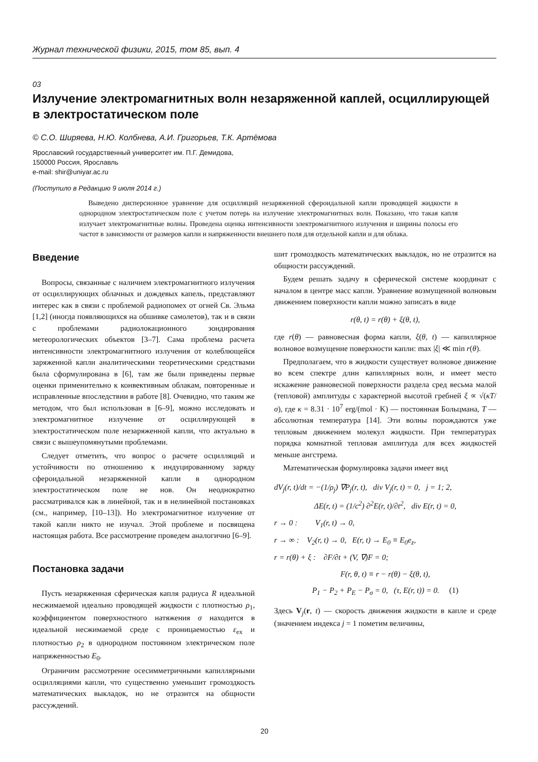Журнал технической физики, 2015, том 85, вып. 4
03
Излучение электромагнитных волн незаряженной каплей, осциллирующей в электростатическом поле
© С.О. Ширяева, Н.Ю. Колбнева, А.И. Григорьев, Т.К. Артёмова
Ярославский государственный университет им. П.Г. Демидова,
150000 Россия, Ярославль
e-mail: shir@uniyar.ac.ru
(Поступило в Редакцию 9 июля 2014 г.)
Выведено дисперсионное уравнение для осцилляций незаряженной сфероидальной капли проводящей жидкости в однородном электростатическом поле с учетом потерь на излучение электромагнитных волн. Показано, что такая капля излучает электромагнитные волны. Проведена оценка интенсивности электромагнитного излучения и ширины полосы его частот в зависимости от размеров капли и напряженности внешнего поля для отдельной капли и для облака.
Введение
Вопросы, связанные с наличием электромагнитного излучения от осциллирующих облачных и дождевых капель, представляют интерес как в связи с проблемой радиопомех от огней Св. Эльма [1,2] (иногда появляющихся на обшивке самолетов), так и в связи с проблемами радиолокационного зондирования метеорологических объектов [3–7]. Сама проблема расчета интенсивности электромагнитного излучения от колеблющейся заряженной капли аналитическими теоретическими средствами была сформулирована в [6], там же были приведены первые оценки применительно к конвективным облакам, повторенные и исправленные впоследствии в работе [8]. Очевидно, что таким же методом, что был использован в [6–9], можно исследовать и электромагнитное излучение от осциллирующей в электростатическом поле незаряженной капли, что актуально в связи с вышеупомянутыми проблемами.
Следует отметить, что вопрос о расчете осцилляций и устойчивости по отношению к индуцированному заряду сфероидальной незаряженной капли в однородном электростатическом поле не нов. Он неоднократно рассматривался как в линейной, так и в нелинейной постановках (см., например, [10–13]). Но электромагнитное излучение от такой капли никто не изучал. Этой проблеме и посвящена настоящая работа. Все рассмотрение проведем аналогично [6–9].
Постановка задачи
Пусть незаряженная сферическая капля радиуса R идеальной несжимаемой идеально проводящей жидкости с плотностью ρ<sub>1</sub>, коэффициентом поверхностного натяжения σ находится в идеальной несжимаемой среде с проницаемостью ε<sub>ex</sub> и плотностью ρ<sub>2</sub> в однородном постоянном электрическом поле напряженностью E<sub>0</sub>.
Ограничим рассмотрение осесимметричными капиллярными осцилляциями капли, что существенно уменьшит громоздкость математических выкладок, но не отразится на общности рассуждений.
шит громоздкость математических выкладок, но не отразится на общности рассуждений.
Будем решать задачу в сферической системе координат с началом в центре масс капли. Уравнение возмущенной волновым движением поверхности капли можно записать в виде
r(θ, t) = r(θ) + ξ(θ, t),
где r(θ) — равновесная форма капли, ξ(θ, t) — капиллярное волновое возмущение поверхности капли: max |ξ| ≪ min r(θ).
Предполагаем, что в жидкости существует волновое движение во всем спектре длин капиллярных волн, и имеет место искажение равновесной поверхности раздела сред весьма малой (тепловой) амплитуды с характерной высотой гребней ξ ∝ √(κT/σ), где κ = 8.31 · 10<sup>7</sup> erg/(mol · K) — постоянная Больцмана, T — абсолютная температура [14]. Эти волны порождаются уже тепловым движением молекул жидкости. При температурах порядка комнатной тепловая амплитуда для всех жидкостей меньше ангстрема.
Математическая формулировка задачи имеет вид
dV<sub>j</sub>(r, t)/dt = −(1/ρ<sub>j</sub>) ∇P<sub>j</sub>(r, t), div V<sub>j</sub>(r, t) = 0, j = 1; 2,
ΔE(r, t) = (1/c<sup>2</sup>) ∂<sup>2</sup>E(r, t)/∂t<sup>2</sup>, div E(r, t) = 0,
r → 0 : V<sub>1</sub>(r, t) → 0,
r → ∞ : V<sub>2</sub>(r, t) → 0, E(r, t) → E<sub>0</sub> ≡ E<sub>0</sub>e<sub>z</sub>,
r = r(θ) + ξ : ∂F/∂t + (V, ∇)F = 0;
F(r, θ, t) ≡ r − r(θ) − ξ(θ, t),
P<sub>1</sub> − P<sub>2</sub> + P<sub>E</sub> − P<sub>σ</sub> = 0, (τ, E(r, t)) = 0. (1)
Здесь V<sub>j</sub>(r, t) — скорость движения жидкости в капле и среде (значением индекса j = 1 пометим величины,
20